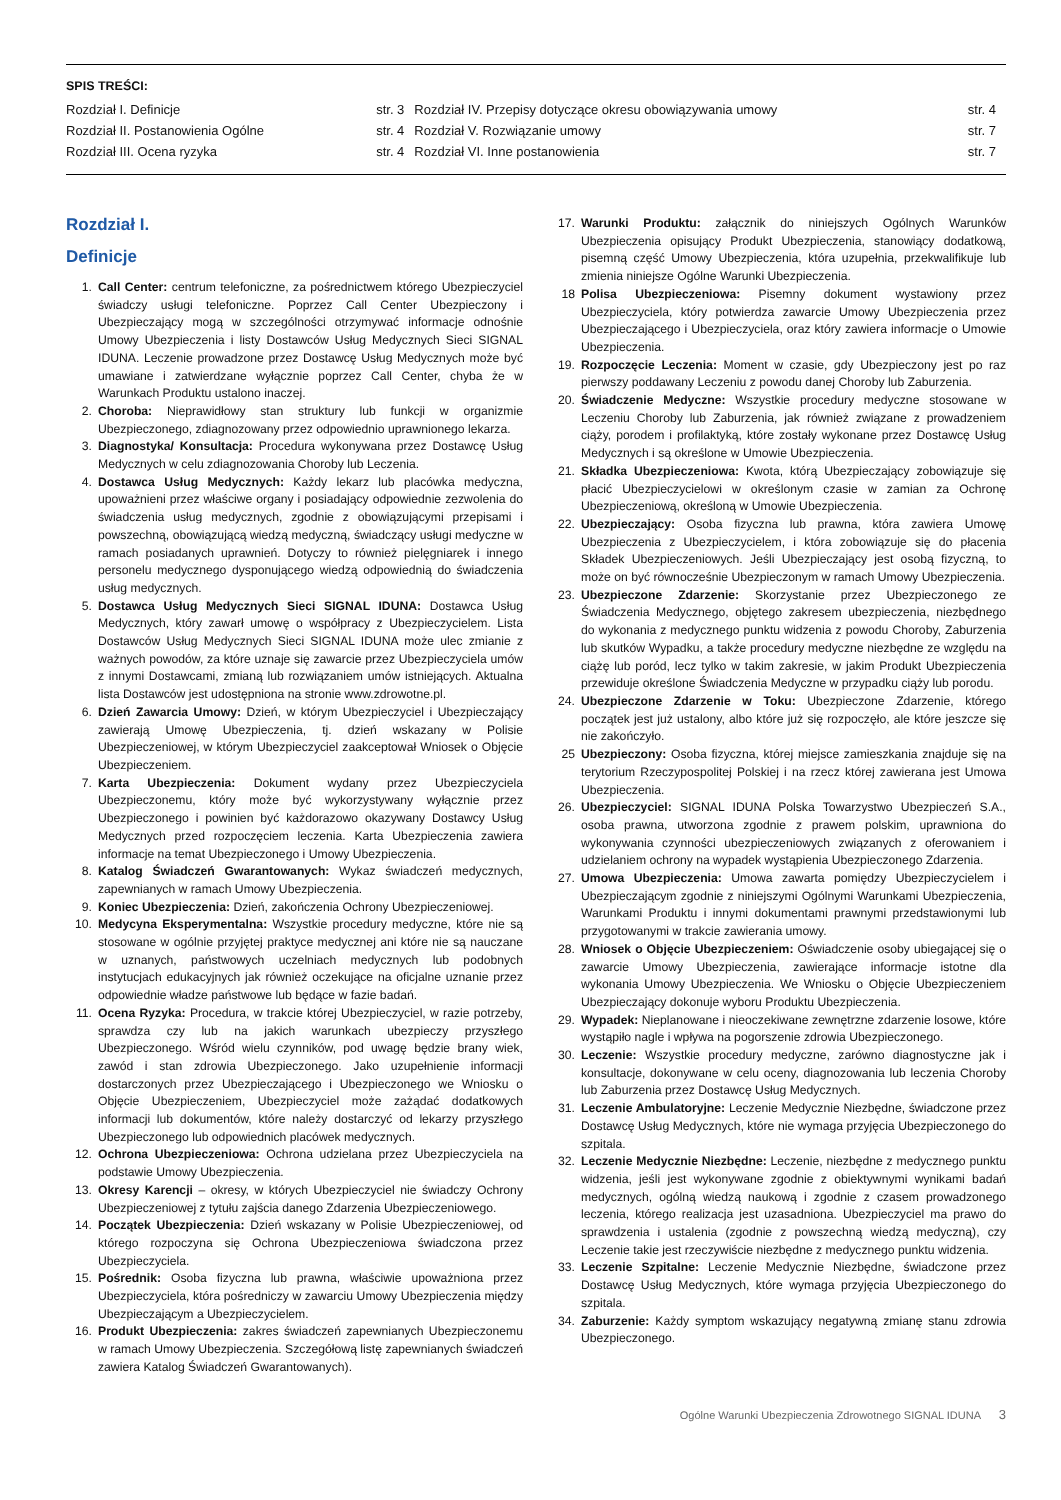SPIS TREŚCI:
| Rozdział I. Definicje | str. 3 | Rozdział IV. Przepisy dotyczące okresu obowiązywania umowy | str. 4 |
| Rozdział II. Postanowienia Ogólne | str. 4 | Rozdział V. Rozwiązanie umowy | str. 7 |
| Rozdział III. Ocena ryzyka | str. 4 | Rozdział VI. Inne postanowienia | str. 7 |
Rozdział I.
Definicje
1. Call Center: centrum telefoniczne, za pośrednictwem którego Ubezpieczyciel świadczy usługi telefoniczne. Poprzez Call Center Ubezpieczony i Ubezpieczający mogą w szczególności otrzymywać informacje odnośnie Umowy Ubezpieczenia i listy Dostawców Usług Medycznych Sieci SIGNAL IDUNA. Leczenie prowadzone przez Dostawcę Usług Medycznych może być umawiane i zatwierdzane wyłącznie poprzez Call Center, chyba że w Warunkach Produktu ustalono inaczej.
2. Choroba: Nieprawidłowy stan struktury lub funkcji w organizmie Ubezpieczonego, zdiagnozowany przez odpowiednio uprawnionego lekarza.
3. Diagnostyka/ Konsultacja: Procedura wykonywana przez Dostawcę Usług Medycznych w celu zdiagnozowania Choroby lub Leczenia.
4. Dostawca Usług Medycznych: Każdy lekarz lub placówka medyczna, upoważnieni przez właściwe organy i posiadający odpowiednie zezwolenia do świadczenia usług medycznych, zgodnie z obowiązującymi przepisami i powszechną, obowiązującą wiedzą medyczną, świadczący usługi medyczne w ramach posiadanych uprawnień. Dotyczy to również pielęgniarek i innego personelu medycznego dysponującego wiedzą odpowiednią do świadczenia usług medycznych.
5. Dostawca Usług Medycznych Sieci SIGNAL IDUNA: Dostawca Usług Medycznych, który zawarł umowę o współpracy z Ubezpieczycielem. Lista Dostawców Usług Medycznych Sieci SIGNAL IDUNA może ulec zmianie z ważnych powodów, za które uznaje się zawarcie przez Ubezpieczyciela umów z innymi Dostawcami, zmianą lub rozwiązaniem umów istniejących. Aktualna lista Dostawców jest udostępniona na stronie www.zdrowotne.pl.
6. Dzień Zawarcia Umowy: Dzień, w którym Ubezpieczyciel i Ubezpieczający zawierają Umowę Ubezpieczenia, tj. dzień wskazany w Polisie Ubezpieczeniowej, w którym Ubezpieczyciel zaakceptował Wniosek o Objęcie Ubezpieczeniem.
7. Karta Ubezpieczenia: Dokument wydany przez Ubezpieczyciela Ubezpieczonemu, który może być wykorzystywany wyłącznie przez Ubezpieczonego i powinien być każdorazowo okazywany Dostawcy Usług Medycznych przed rozpoczęciem leczenia. Karta Ubezpieczenia zawiera informacje na temat Ubezpieczonego i Umowy Ubezpieczenia.
8. Katalog Świadczeń Gwarantowanych: Wykaz świadczeń medycznych, zapewnianych w ramach Umowy Ubezpieczenia.
9. Koniec Ubezpieczenia: Dzień, zakończenia Ochrony Ubezpieczeniowej.
10. Medycyna Eksperymentalna: Wszystkie procedury medyczne, które nie są stosowane w ogólnie przyjętej praktyce medycznej ani które nie są nauczane w uznanych, państwowych uczelniach medycznych lub podobnych instytucjach edukacyjnych jak również oczekujące na oficjalne uznanie przez odpowiednie władze państwowe lub będące w fazie badań.
11. Ocena Ryzyka: Procedura, w trakcie której Ubezpieczyciel, w razie potrzeby, sprawdza czy lub na jakich warunkach ubezpieczy przyszłego Ubezpieczonego. Wśród wielu czynników, pod uwagę będzie brany wiek, zawód i stan zdrowia Ubezpieczonego. Jako uzupełnienie informacji dostarczonych przez Ubezpieczającego i Ubezpieczonego we Wniosku o Objęcie Ubezpieczeniem, Ubezpieczyciel może zażądać dodatkowych informacji lub dokumentów, które należy dostarczyć od lekarzy przyszłego Ubezpieczonego lub odpowiednich placówek medycznych.
12. Ochrona Ubezpieczeniowa: Ochrona udzielana przez Ubezpieczyciela na podstawie Umowy Ubezpieczenia.
13. Okresy Karencji – okresy, w których Ubezpieczyciel nie świadczy Ochrony Ubezpieczeniowej z tytułu zajścia danego Zdarzenia Ubezpieczeniowego.
14. Początek Ubezpieczenia: Dzień wskazany w Polisie Ubezpieczeniowej, od którego rozpoczyna się Ochrona Ubezpieczeniowa świadczona przez Ubezpieczyciela.
15. Pośrednik: Osoba fizyczna lub prawna, właściwie upoważniona przez Ubezpieczyciela, która pośredniczy w zawarciu Umowy Ubezpieczenia między Ubezpieczającym a Ubezpieczycielem.
16. Produkt Ubezpieczenia: zakres świadczeń zapewnianych Ubezpieczonemu w ramach Umowy Ubezpieczenia. Szczegółową listę zapewnianych świadczeń zawiera Katalog Świadczeń Gwarantowanych).
17. Warunki Produktu: załącznik do niniejszych Ogólnych Warunków Ubezpieczenia opisujący Produkt Ubezpieczenia, stanowiący dodatkową, pisemną część Umowy Ubezpieczenia, która uzupełnia, przekwalifikuje lub zmienia niniejsze Ogólne Warunki Ubezpieczenia.
18 Polisa Ubezpieczeniowa: Pisemny dokument wystawiony przez Ubezpieczyciela, który potwierdza zawarcie Umowy Ubezpieczenia przez Ubezpieczającego i Ubezpieczyciela, oraz który zawiera informacje o Umowie Ubezpieczenia.
19. Rozpoczęcie Leczenia: Moment w czasie, gdy Ubezpieczony jest po raz pierwszy poddawany Leczeniu z powodu danej Choroby lub Zaburzenia.
20. Świadczenie Medyczne: Wszystkie procedury medyczne stosowane w Leczeniu Choroby lub Zaburzenia, jak również związane z prowadzeniem ciąży, porodem i profilaktyką, które zostały wykonane przez Dostawcę Usług Medycznych i są określone w Umowie Ubezpieczenia.
21. Składka Ubezpieczeniowa: Kwota, którą Ubezpieczający zobowiązuje się płacić Ubezpieczycielowi w określonym czasie w zamian za Ochronę Ubezpieczeniową, określoną w Umowie Ubezpieczenia.
22. Ubezpieczający: Osoba fizyczna lub prawna, która zawiera Umowę Ubezpieczenia z Ubezpieczycielem, i która zobowiązuje się do płacenia Składek Ubezpieczeniowych. Jeśli Ubezpieczający jest osobą fizyczną, to może on być równocześnie Ubezpieczonym w ramach Umowy Ubezpieczenia.
23. Ubezpieczone Zdarzenie: Skorzystanie przez Ubezpieczonego ze Świadczenia Medycznego, objętego zakresem ubezpieczenia, niezbędnego do wykonania z medycznego punktu widzenia z powodu Choroby, Zaburzenia lub skutków Wypadku, a także procedury medyczne niezbędne ze względu na ciążę lub poród, lecz tylko w takim zakresie, w jakim Produkt Ubezpieczenia przewiduje określone Świadczenia Medyczne w przypadku ciąży lub porodu.
24. Ubezpieczone Zdarzenie w Toku: Ubezpieczone Zdarzenie, którego początek jest już ustalony, albo które już się rozpoczęło, ale które jeszcze się nie zakończyło.
25 Ubezpieczony: Osoba fizyczna, której miejsce zamieszkania znajduje się na terytorium Rzeczypospolitej Polskiej i na rzecz której zawierana jest Umowa Ubezpieczenia.
26. Ubezpieczyciel: SIGNAL IDUNA Polska Towarzystwo Ubezpieczeń S.A., osoba prawna, utworzona zgodnie z prawem polskim, uprawniona do wykonywania czynności ubezpieczeniowych związanych z oferowaniem i udzielaniem ochrony na wypadek wystąpienia Ubezpieczonego Zdarzenia.
27. Umowa Ubezpieczenia: Umowa zawarta pomiędzy Ubezpieczycielem i Ubezpieczającym zgodnie z niniejszymi Ogólnymi Warunkami Ubezpieczenia, Warunkami Produktu i innymi dokumentami prawnymi przedstawionymi lub przygotowanymi w trakcie zawierania umowy.
28. Wniosek o Objęcie Ubezpieczeniem: Oświadczenie osoby ubiegającej się o zawarcie Umowy Ubezpieczenia, zawierające informacje istotne dla wykonania Umowy Ubezpieczenia. We Wniosku o Objęcie Ubezpieczeniem Ubezpieczający dokonuje wyboru Produktu Ubezpieczenia.
29. Wypadek: Nieplanowane i nieoczekiwane zewnętrzne zdarzenie losowe, które wystąpiło nagle i wpływa na pogorszenie zdrowia Ubezpieczonego.
30. Leczenie: Wszystkie procedury medyczne, zarówno diagnostyczne jak i konsultacje, dokonywane w celu oceny, diagnozowania lub leczenia Choroby lub Zaburzenia przez Dostawcę Usług Medycznych.
31. Leczenie Ambulatoryjne: Leczenie Medycznie Niezbędne, świadczone przez Dostawcę Usług Medycznych, które nie wymaga przyjęcia Ubezpieczonego do szpitala.
32. Leczenie Medycznie Niezbędne: Leczenie, niezbędne z medycznego punktu widzenia, jeśli jest wykonywane zgodnie z obiektywnymi wynikami badań medycznych, ogólną wiedzą naukową i zgodnie z czasem prowadzonego leczenia, którego realizacja jest uzasadniona. Ubezpieczyciel ma prawo do sprawdzenia i ustalenia (zgodnie z powszechną wiedzą medyczną), czy Leczenie takie jest rzeczywiście niezbędne z medycznego punktu widzenia.
33. Leczenie Szpitalne: Leczenie Medycznie Niezbędne, świadczone przez Dostawcę Usług Medycznych, które wymaga przyjęcia Ubezpieczonego do szpitala.
34. Zaburzenie: Każdy symptom wskazujący negatywną zmianę stanu zdrowia Ubezpieczonego.
Ogólne Warunki Ubezpieczenia Zdrowotnego SIGNAL IDUNA 3